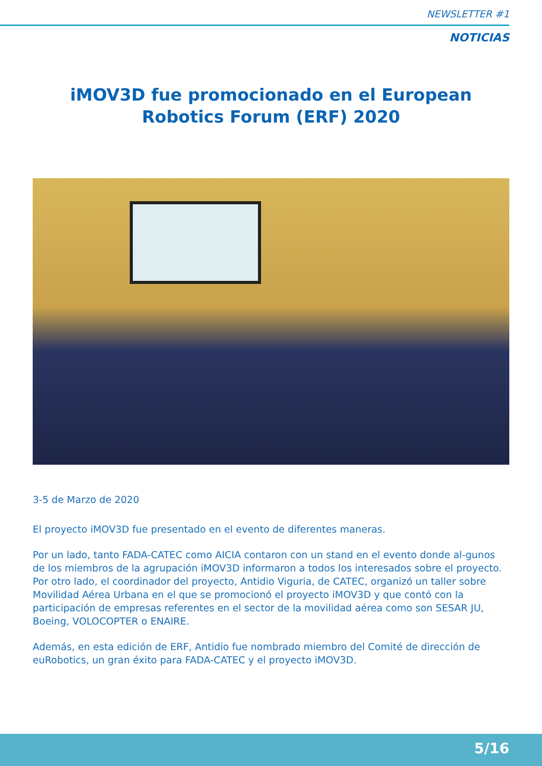NEWSLETTER #1
NOTICIAS
iMOV3D fue promocionado en el European
Robotics Forum (ERF) 2020
3-5 de Marzo de 2020
El proyecto iMOV3D fue presentado en el evento de diferentes maneras.
Por un lado, tanto FADA-CATEC como AICIA contaron con un stand en el evento donde al-gunos de los miembros de la agrupación iMOV3D informaron a todos los interesados sobre el proyecto. Por otro lado, el coordinador del proyecto, Antidio Viguria, de CATEC, organizó un taller sobre Movilidad Aérea Urbana en el que se promocionó el proyecto iMOV3D y que contó con la participación de empresas referentes en el sector de la movilidad aérea como son SESAR JU, Boeing, VOLOCOPTER o ENAIRE.
Además, en esta edición de ERF, Antidio fue nombrado miembro del Comité de dirección de euRobotics, un gran éxito para FADA-CATEC y el proyecto iMOV3D.
5/16